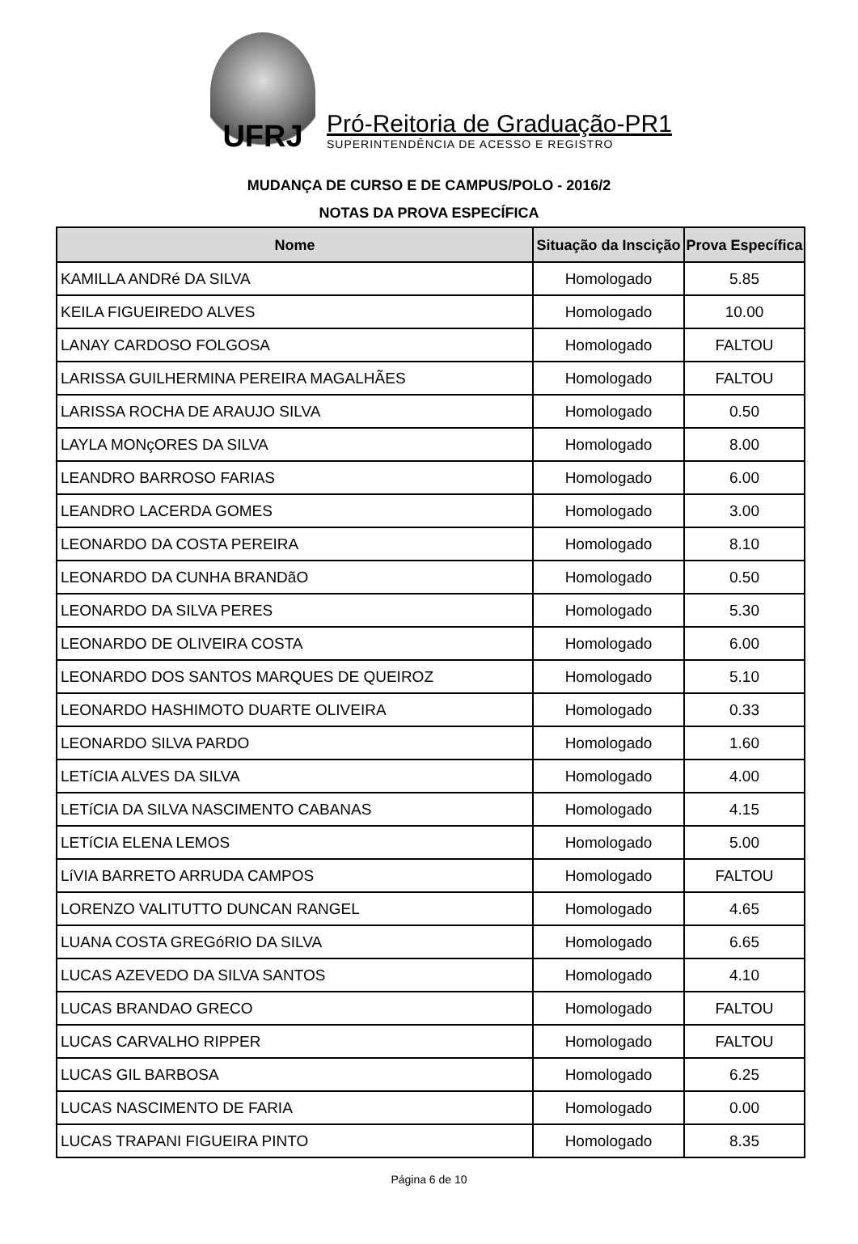UFRJ
Pró-Reitoria de Graduação-PR1
SUPERINTENDÊNCIA DE ACESSO E REGISTRO
MUDANÇA DE CURSO E DE CAMPUS/POLO - 2016/2
NOTAS DA PROVA ESPECÍFICA
| Nome | Situação da Inscição | Prova Específica |
| --- | --- | --- |
| KAMILLA ANDRé DA SILVA | Homologado | 5.85 |
| KEILA FIGUEIREDO ALVES | Homologado | 10.00 |
| LANAY CARDOSO FOLGOSA | Homologado | FALTOU |
| LARISSA GUILHERMINA PEREIRA MAGALHÃES | Homologado | FALTOU |
| LARISSA ROCHA DE ARAUJO SILVA | Homologado | 0.50 |
| LAYLA MONçORES DA SILVA | Homologado | 8.00 |
| LEANDRO BARROSO FARIAS | Homologado | 6.00 |
| LEANDRO LACERDA GOMES | Homologado | 3.00 |
| LEONARDO DA COSTA PEREIRA | Homologado | 8.10 |
| LEONARDO DA CUNHA BRANDãO | Homologado | 0.50 |
| LEONARDO DA SILVA PERES | Homologado | 5.30 |
| LEONARDO DE OLIVEIRA COSTA | Homologado | 6.00 |
| LEONARDO DOS SANTOS MARQUES DE QUEIROZ | Homologado | 5.10 |
| LEONARDO HASHIMOTO DUARTE OLIVEIRA | Homologado | 0.33 |
| LEONARDO SILVA PARDO | Homologado | 1.60 |
| LETíCIA ALVES DA SILVA | Homologado | 4.00 |
| LETíCIA DA SILVA NASCIMENTO CABANAS | Homologado | 4.15 |
| LETíCIA ELENA LEMOS | Homologado | 5.00 |
| LíVIA BARRETO ARRUDA CAMPOS | Homologado | FALTOU |
| LORENZO VALITUTTO DUNCAN RANGEL | Homologado | 4.65 |
| LUANA COSTA GREGóRIO DA SILVA | Homologado | 6.65 |
| LUCAS AZEVEDO DA SILVA SANTOS | Homologado | 4.10 |
| LUCAS BRANDAO GRECO | Homologado | FALTOU |
| LUCAS CARVALHO RIPPER | Homologado | FALTOU |
| LUCAS GIL BARBOSA | Homologado | 6.25 |
| LUCAS NASCIMENTO DE FARIA | Homologado | 0.00 |
| LUCAS TRAPANI FIGUEIRA PINTO | Homologado | 8.35 |
Página 6 de 10